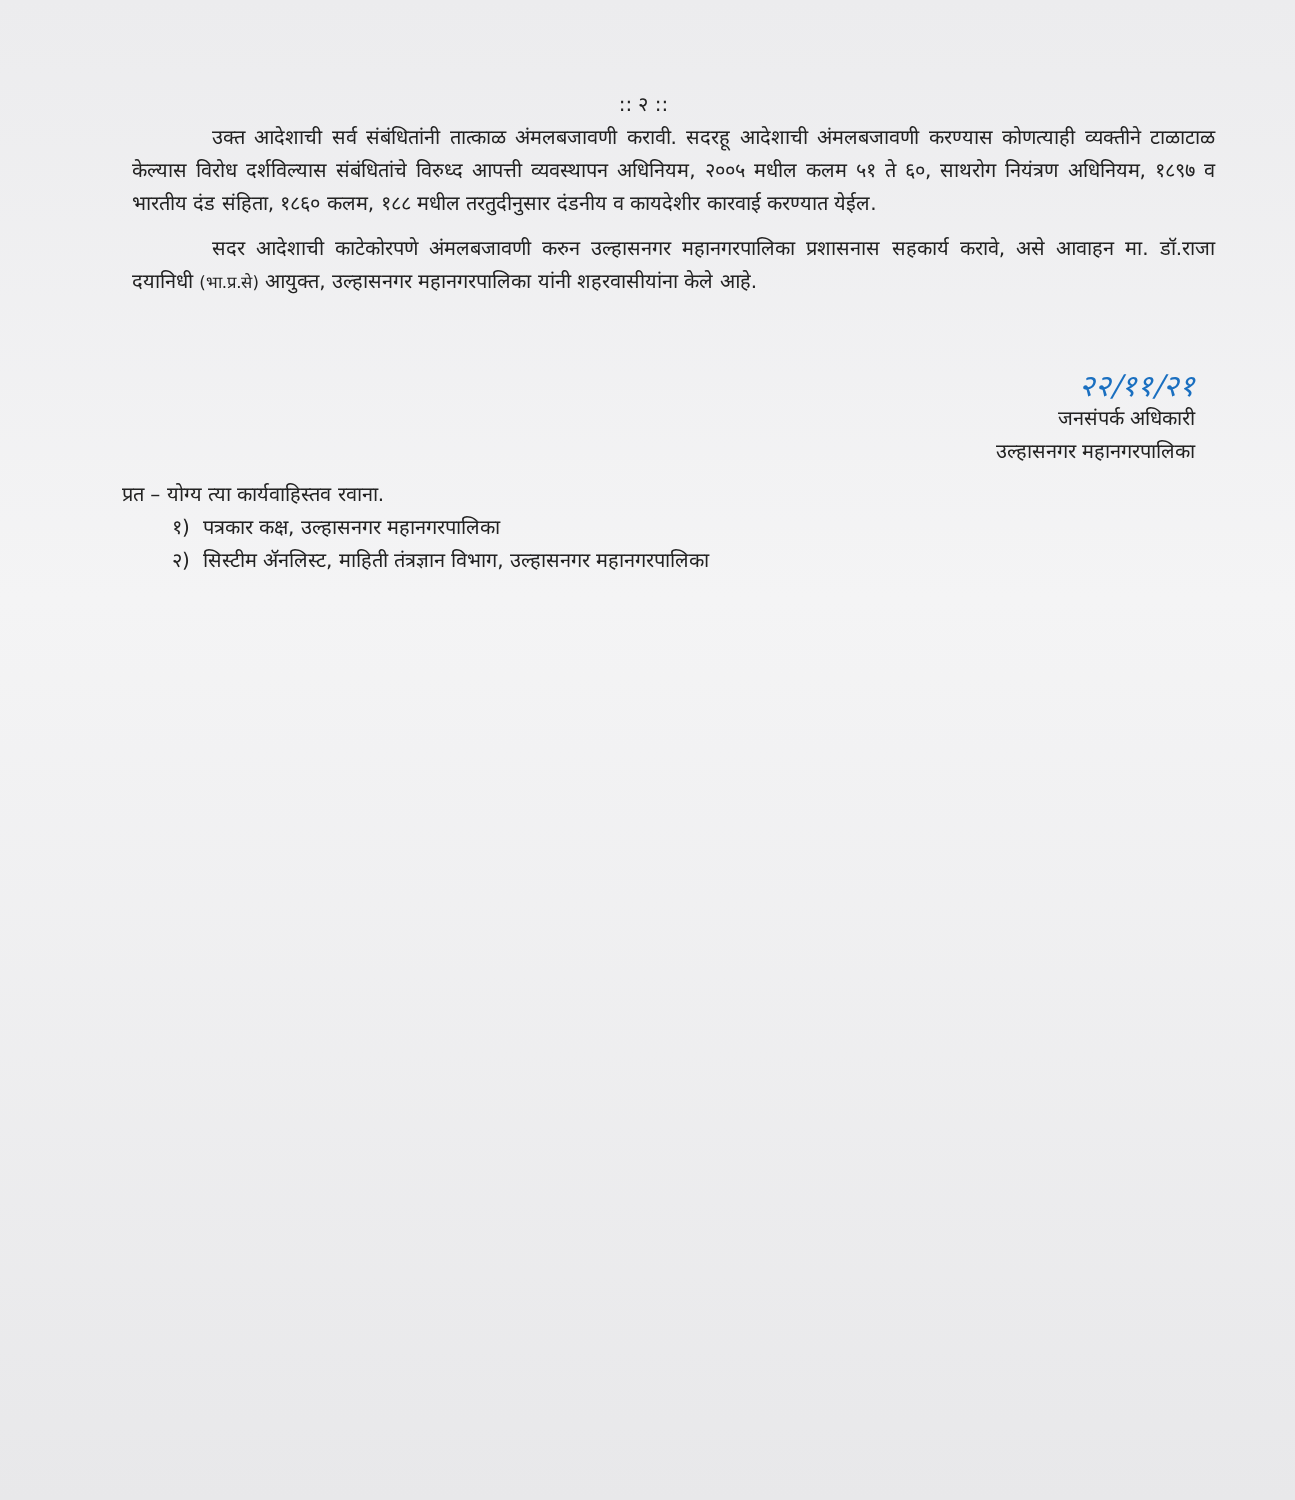:: २ ::
उक्त आदेशाची सर्व संबंधितांनी तात्काळ अंमलबजावणी करावी. सदरहू आदेशाची अंमलबजावणी करण्यास कोणत्याही व्यक्तीने टाळाटाळ केल्यास विरोध दर्शविल्यास संबंधितांचे विरुध्द आपत्ती व्यवस्थापन अधिनियम, २००५ मधील कलम ५१ ते ६०, साथरोग नियंत्रण अधिनियम, १८९७ व भारतीय दंड संहिता, १८६० कलम, १८८ मधील तरतुदीनुसार दंडनीय व कायदेशीर कारवाई करण्यात येईल.
सदर आदेशाची काटेकोरपणे अंमलबजावणी करुन उल्हासनगर महानगरपालिका प्रशासनास सहकार्य करावे, असे आवाहन मा. डॉ.राजा दयानिधी (भा.प्र.से) आयुक्त, उल्हासनगर महानगरपालिका यांनी शहरवासीयांना केले आहे.
२२/११/२१
जनसंपर्क अधिकारी
उल्हासनगर महानगरपालिका
प्रत – योग्य त्या कार्यवाहिस्तव रवाना.
१) पत्रकार कक्ष, उल्हासनगर महानगरपालिका
२) सिस्टीम ॲनलिस्ट, माहिती तंत्रज्ञान विभाग, उल्हासनगर महानगरपालिका